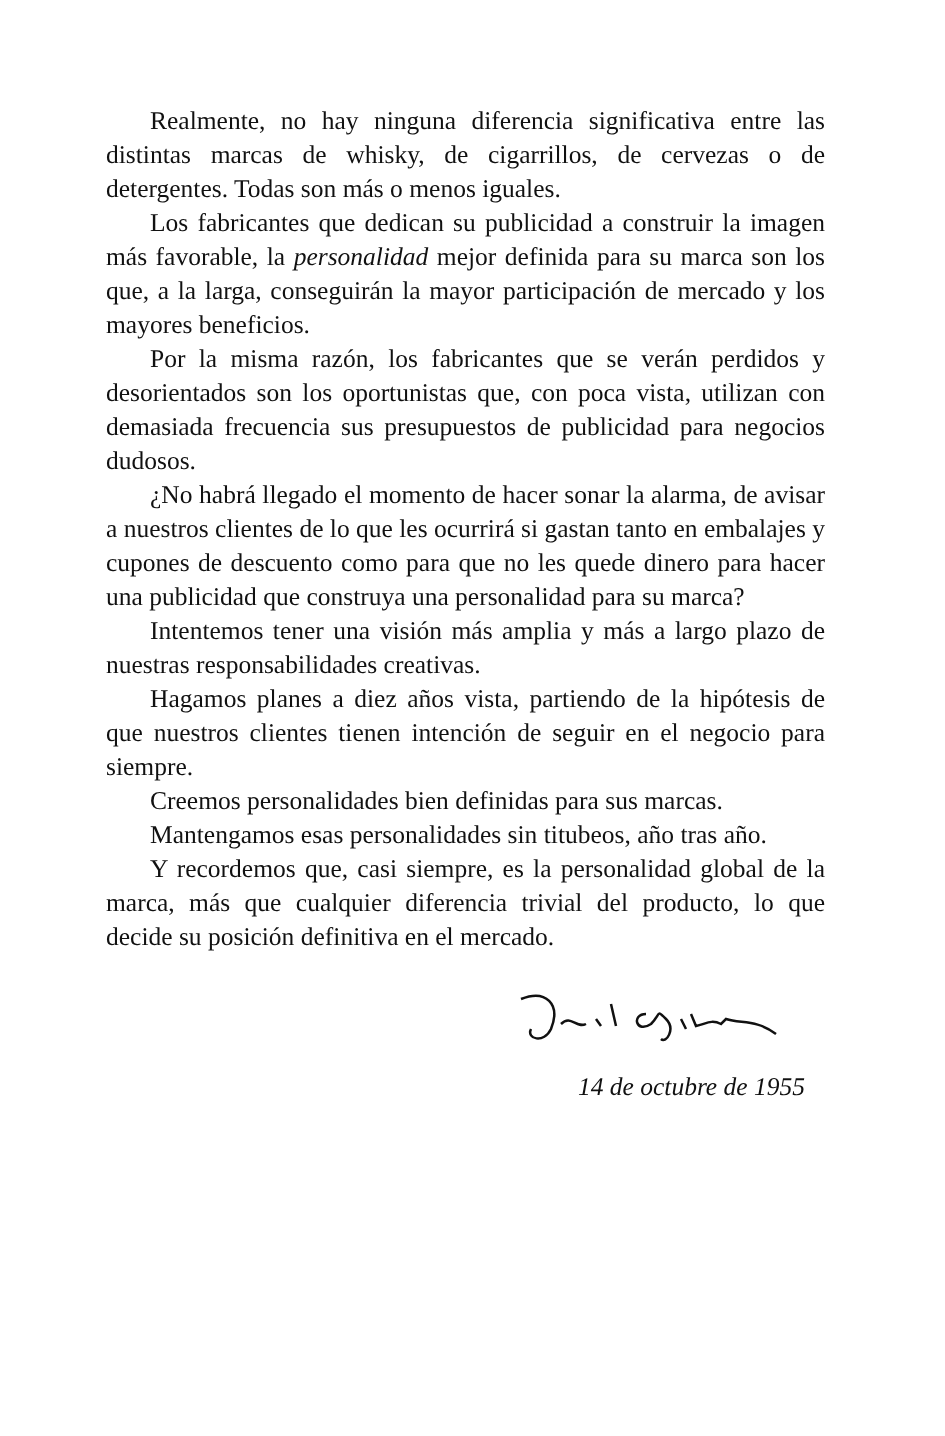Realmente, no hay ninguna diferencia significativa entre las distintas marcas de whisky, de cigarrillos, de cervezas o de detergentes. Todas son más o menos iguales.
Los fabricantes que dedican su publicidad a construir la imagen más favorable, la personalidad mejor definida para su marca son los que, a la larga, conseguirán la mayor participación de mercado y los mayores beneficios.
Por la misma razón, los fabricantes que se verán perdidos y desorientados son los oportunistas que, con poca vista, utilizan con demasiada frecuencia sus presupuestos de publicidad para negocios dudosos.
¿No habrá llegado el momento de hacer sonar la alarma, de avisar a nuestros clientes de lo que les ocurrirá si gastan tanto en embalajes y cupones de descuento como para que no les quede dinero para hacer una publicidad que construya una personalidad para su marca?
Intentemos tener una visión más amplia y más a largo plazo de nuestras responsabilidades creativas.
Hagamos planes a diez años vista, partiendo de la hipótesis de que nuestros clientes tienen intención de seguir en el negocio para siempre.
Creemos personalidades bien definidas para sus marcas.
Mantengamos esas personalidades sin titubeos, año tras año.
Y recordemos que, casi siempre, es la personalidad global de la marca, más que cualquier diferencia trivial del producto, lo que decide su posición definitiva en el mercado.
14 de octubre de 1955